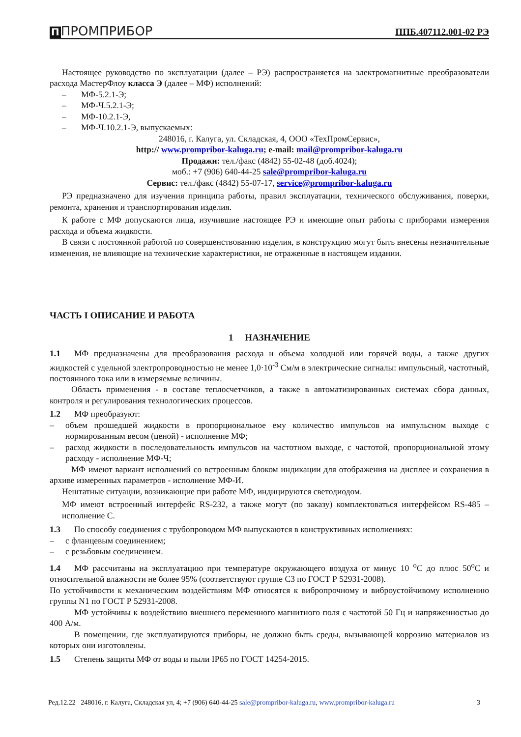П ПРОМПРИБОР ППБ.407112.001-02 РЭ
Настоящее руководство по эксплуатации (далее – РЭ) распространяется на электромагнитные преобразователи расхода МастерФлоу класса Э (далее – МФ) исполнений:
– МФ-5.2.1-Э;
– МФ-Ч.5.2.1-Э;
– МФ-10.2.1-Э,
– МФ-Ч.10.2.1-Э, выпускаемых:
248016, г. Калуга, ул. Складская, 4, ООО «ТехПромСервис»,
http:// www.prompribor-kaluga.ru; e-mail: mail@prompribor-kaluga.ru
Продажи: тел./факс (4842) 55-02-48 (доб.4024);
моб.: +7 (906) 640-44-25 sale@prompribor-kaluga.ru
Сервис: тел./факс (4842) 55-07-17, service@prompribor-kaluga.ru
РЭ предназначено для изучения принципа работы, правил эксплуатации, технического обслуживания, поверки, ремонта, хранения и транспортирования изделия.
К работе с МФ допускаются лица, изучившие настоящее РЭ и имеющие опыт работы с приборами измерения расхода и объема жидкости.
В связи с постоянной работой по совершенствованию изделия, в конструкцию могут быть внесены незначительные изменения, не влияющие на технические характеристики, не отраженные в настоящем издании.
ЧАСТЬ I ОПИСАНИЕ И РАБОТА
1 НАЗНАЧЕНИЕ
1.1 МФ предназначены для преобразования расхода и объема холодной или горячей воды, а также других жидкостей с удельной электропроводностью не менее 1,0·10<sup>-3</sup> См/м в электрические сигналы: импульсный, частотный, постоянного тока или в измеряемые величины.
Область применения - в составе теплосчетчиков, а также в автоматизированных системах сбора данных, контроля и регулирования технологических процессов.
1.2 МФ преобразуют:
– объем прошедшей жидкости в пропорциональное ему количество импульсов на импульсном выходе с нормированным весом (ценой) - исполнение МФ;
– расход жидкости в последовательность импульсов на частотном выходе, с частотой, пропорциональной этому расходу - исполнение МФ-Ч;
МФ имеют вариант исполнений со встроенным блоком индикации для отображения на дисплее и сохранения в архиве измеренных параметров - исполнение МФ-И.
Нештатные ситуации, возникающие при работе МФ, индицируются светодиодом.
МФ имеют встроенный интерфейс RS-232, а также могут (по заказу) комплектоваться интерфейсом RS-485 – исполнение С.
1.3 По способу соединения с трубопроводом МФ выпускаются в конструктивных исполнениях:
– с фланцевым соединением;
– с резьбовым соединением.
1.4 МФ рассчитаны на эксплуатацию при температуре окружающего воздуха от минус 10 <sup>о</sup>С до плюс 50<sup>о</sup>С и относительной влажности не более 95% (соответствуют группе С3 по ГОСТ Р 52931-2008).
По устойчивости к механическим воздействиям МФ относятся к вибропрочному и виброустойчивому исполнению группы N1 по ГОСТ Р 52931-2008.
МФ устойчивы к воздействию внешнего переменного магнитного поля с частотой 50 Гц и напряженностью до 400 А/м.
В помещении, где эксплуатируются приборы, не должно быть среды, вызывающей коррозию материалов из которых они изготовлены.
1.5 Степень защиты МФ от воды и пыли IP65 по ГОСТ 14254-2015.
Ред.12.22 248016, г. Калуга, Складская ул, 4; +7 (906) 640-44-25 sale@prompribor-kaluga.ru, www.prompribor-kaluga.ru 3